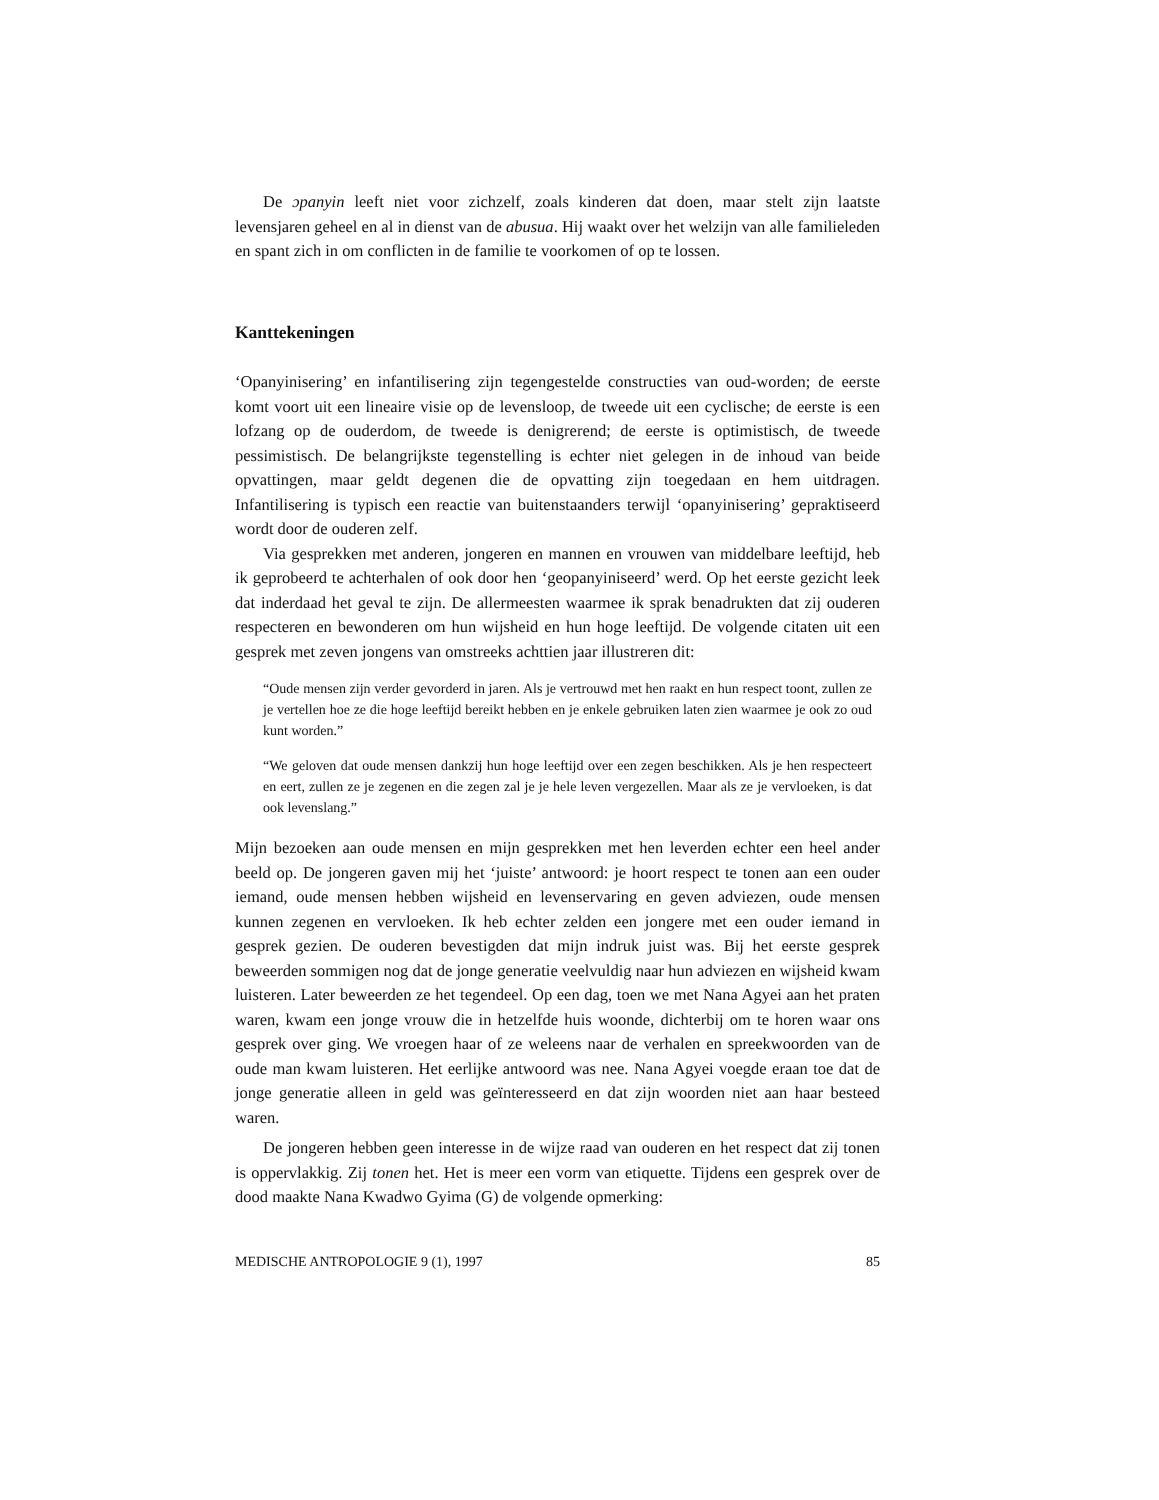De ɔpanyin leeft niet voor zichzelf, zoals kinderen dat doen, maar stelt zijn laatste levensjaren geheel en al in dienst van de abusua. Hij waakt over het welzijn van alle familieleden en spant zich in om conflicten in de familie te voorkomen of op te lossen.
Kanttekeningen
‘Opanyinisering’ en infantilisering zijn tegengestelde constructies van oud-worden; de eerste komt voort uit een lineaire visie op de levensloop, de tweede uit een cyclische; de eerste is een lofzang op de ouderdom, de tweede is denigrerend; de eerste is optimistisch, de tweede pessimistisch. De belangrijkste tegenstelling is echter niet gelegen in de inhoud van beide opvattingen, maar geldt degenen die de opvatting zijn toegedaan en hem uitdragen. Infantilisering is typisch een reactie van buitenstaanders terwijl ‘opanyinisering’ gepraktiseerd wordt door de ouderen zelf.
Via gesprekken met anderen, jongeren en mannen en vrouwen van middelbare leeftijd, heb ik geprobeerd te achterhalen of ook door hen ‘geopanyiniseerd’ werd. Op het eerste gezicht leek dat inderdaad het geval te zijn. De allermeesten waarmee ik sprak benadrukten dat zij ouderen respecteren en bewonderen om hun wijsheid en hun hoge leeftijd. De volgende citaten uit een gesprek met zeven jongens van omstreeks achttien jaar illustreren dit:
“Oude mensen zijn verder gevorderd in jaren. Als je vertrouwd met hen raakt en hun respect toont, zullen ze je vertellen hoe ze die hoge leeftijd bereikt hebben en je enkele gebruiken laten zien waarmee je ook zo oud kunt worden.”
“We geloven dat oude mensen dankzij hun hoge leeftijd over een zegen beschikken. Als je hen respecteert en eert, zullen ze je zegenen en die zegen zal je je hele leven vergezellen. Maar als ze je vervloeken, is dat ook levenslang.”
Mijn bezoeken aan oude mensen en mijn gesprekken met hen leverden echter een heel ander beeld op. De jongeren gaven mij het ‘juiste’ antwoord: je hoort respect te tonen aan een ouder iemand, oude mensen hebben wijsheid en levenservaring en geven adviezen, oude mensen kunnen zegenen en vervloeken. Ik heb echter zelden een jongere met een ouder iemand in gesprek gezien. De ouderen bevestigden dat mijn indruk juist was. Bij het eerste gesprek beweerden sommigen nog dat de jonge generatie veelvuldig naar hun adviezen en wijsheid kwam luisteren. Later beweerden ze het tegendeel. Op een dag, toen we met Nana Agyei aan het praten waren, kwam een jonge vrouw die in hetzelfde huis woonde, dichterbij om te horen waar ons gesprek over ging. We vroegen haar of ze weleens naar de verhalen en spreekwoorden van de oude man kwam luisteren. Het eerlijke antwoord was nee. Nana Agyei voegde eraan toe dat de jonge generatie alleen in geld was geïnteresseerd en dat zijn woorden niet aan haar besteed waren.
De jongeren hebben geen interesse in de wijze raad van ouderen en het respect dat zij tonen is oppervlakkig. Zij tonen het. Het is meer een vorm van etiquette. Tijdens een gesprek over de dood maakte Nana Kwadwo Gyima (G) de volgende opmerking:
MEDISCHE ANTROPOLOGIE 9 (1), 1997 85